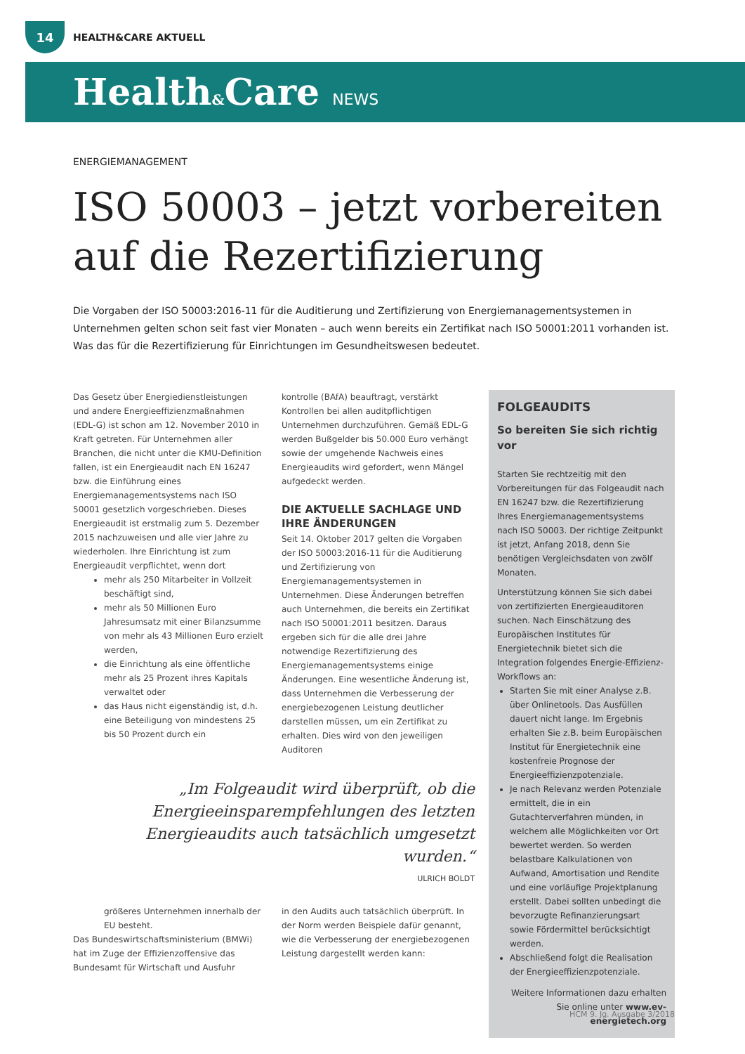14
HEALTH&CARE AKTUELL
Health&Care NEWS
ENERGIEMANAGEMENT
ISO 50003 – jetzt vorbereiten auf die Rezertifizierung
Die Vorgaben der ISO 50003:2016-11 für die Auditierung und Zertifizierung von Energiemanagementsystemen in Unternehmen gelten schon seit fast vier Monaten – auch wenn bereits ein Zertifikat nach ISO 50001:2011 vorhanden ist. Was das für die Rezertifizierung für Einrichtungen im Gesundheitswesen bedeutet.
Das Gesetz über Energiedienstleistungen und andere Energieeffizienzmaßnahmen (EDL-G) ist schon am 12. November 2010 in Kraft getreten. Für Unternehmen aller Branchen, die nicht unter die KMU-Definition fallen, ist ein Energieaudit nach EN 16247 bzw. die Einführung eines Energiemanagementsystems nach ISO 50001 gesetzlich vorgeschrieben. Dieses Energieaudit ist erstmalig zum 5. Dezember 2015 nachzuweisen und alle vier Jahre zu wiederholen. Ihre Einrichtung ist zum Energieaudit verpflichtet, wenn dort
mehr als 250 Mitarbeiter in Vollzeit beschäftigt sind,
mehr als 50 Millionen Euro Jahresumsatz mit einer Bilanzsumme von mehr als 43 Millionen Euro erzielt werden,
die Einrichtung als eine öffentliche mehr als 25 Prozent ihres Kapitals verwaltet oder
das Haus nicht eigenständig ist, d.h. eine Beteiligung von mindestens 25 bis 50 Prozent durch ein
kontrolle (BAfA) beauftragt, verstärkt Kontrollen bei allen auditpflichtigen Unternehmen durchzuführen. Gemäß EDL-G werden Bußgelder bis 50.000 Euro verhängt sowie der umgehende Nachweis eines Energieaudits wird gefordert, wenn Mängel aufgedeckt werden.
DIE AKTUELLE SACHLAGE UND IHRE ÄNDERUNGEN
Seit 14. Oktober 2017 gelten die Vorgaben der ISO 50003:2016-11 für die Auditierung und Zertifizierung von Energiemanagementsystemen in Unternehmen. Diese Änderungen betreffen auch Unternehmen, die bereits ein Zertifikat nach ISO 50001:2011 besitzen. Daraus ergeben sich für die alle drei Jahre notwendige Rezertifizierung des Energiemanagementsystems einige Änderungen. Eine wesentliche Änderung ist, dass Unternehmen die Verbesserung der energiebezogenen Leistung deutlicher darstellen müssen, um ein Zertifikat zu erhalten. Dies wird von den jeweiligen Auditoren
„Im Folgeaudit wird überprüft, ob die Energieeinsparempfehlungen des letzten Energieaudits auch tatsächlich umgesetzt wurden.“
ULRICH BOLDT
größeres Unternehmen innerhalb der EU besteht.
Das Bundeswirtschaftsministerium (BMWi) hat im Zuge der Effizienzoffensive das Bundesamt für Wirtschaft und Ausfuhr
in den Audits auch tatsächlich überprüft. In der Norm werden Beispiele dafür genannt, wie die Verbesserung der energiebezogenen Leistung dargestellt werden kann:
FOLGEAUDITS
So bereiten Sie sich richtig vor
Starten Sie rechtzeitig mit den Vorbereitungen für das Folgeaudit nach EN 16247 bzw. die Rezertifizierung Ihres Energiemanagementsystems nach ISO 50003. Der richtige Zeitpunkt ist jetzt, Anfang 2018, denn Sie benötigen Vergleichsdaten von zwölf Monaten.
Unterstützung können Sie sich dabei von zertifizierten Energieauditoren suchen. Nach Einschätzung des Europäischen Institutes für Energietechnik bietet sich die Integration folgendes Energie-Effizienz-Workflows an:
Starten Sie mit einer Analyse z.B. über Onlinetools. Das Ausfüllen dauert nicht lange. Im Ergebnis erhalten Sie z.B. beim Europäischen Institut für Energietechnik eine kostenfreie Prognose der Energieeffizienzpotenziale.
Je nach Relevanz werden Potenziale ermittelt, die in ein Gutachterverfahren münden, in welchem alle Möglichkeiten vor Ort bewertet werden. So werden belastbare Kalkulationen von Aufwand, Amortisation und Rendite und eine vorläufige Projektplanung erstellt. Dabei sollten unbedingt die bevorzugte Refinanzierungsart sowie Fördermittel berücksichtigt werden.
Abschließend folgt die Realisation der Energieeffizienzpotenziale.
Weitere Informationen dazu erhalten Sie online unter www.ev-energietech.org
HCM 9. Jg. Ausgabe 3/2018